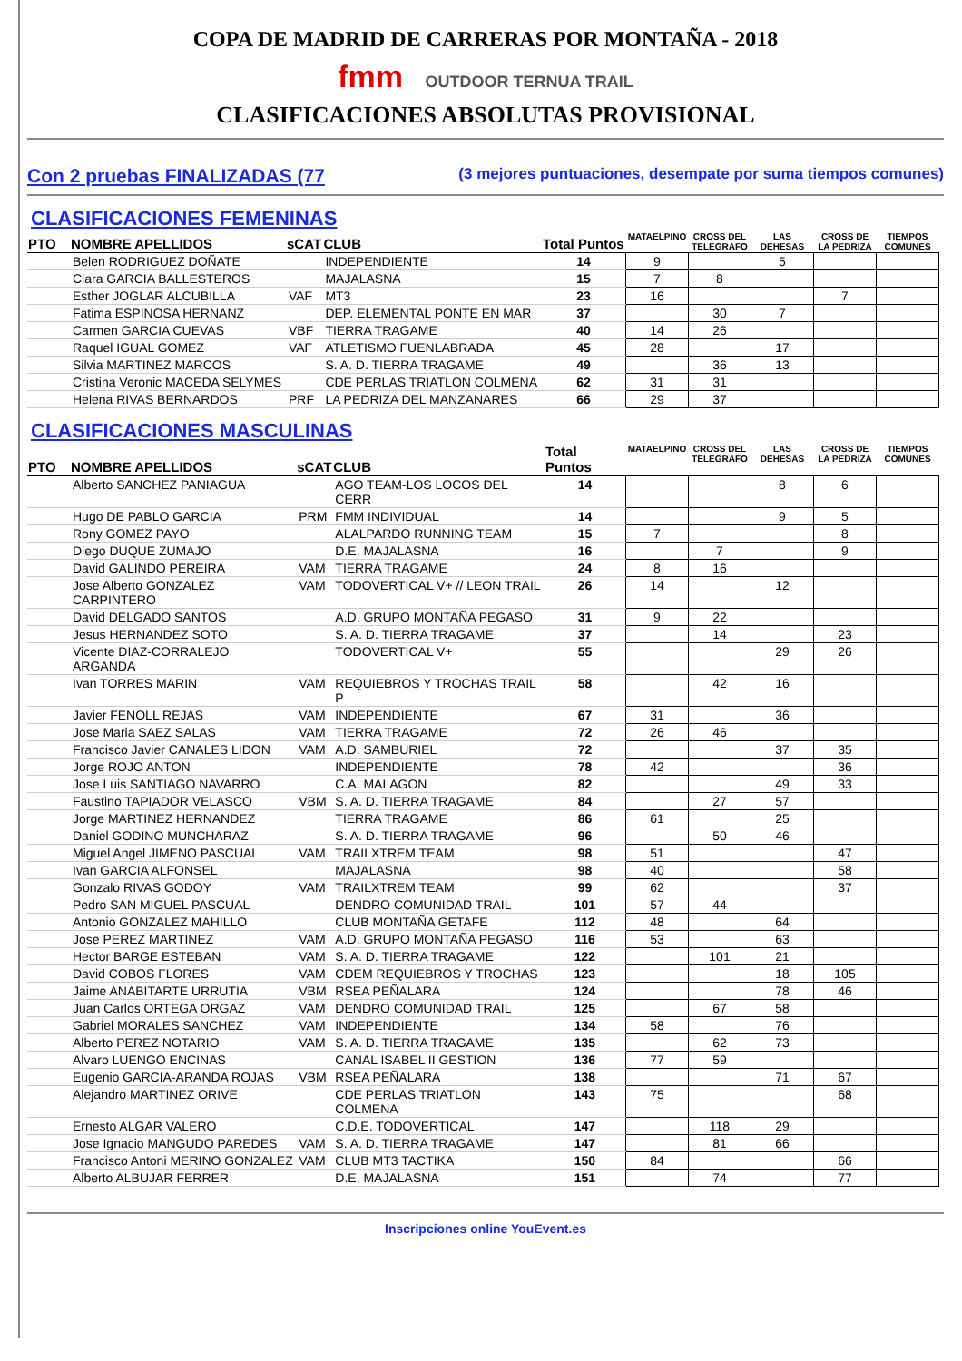COPA DE MADRID DE CARRERAS POR MONTAÑA - 2018
fmm OUTDOOR TERNUA TRAIL
CLASIFICACIONES ABSOLUTAS PROVISIONAL
Con 2 pruebas FINALIZADAS (77 (3 mejores puntuaciones, desempate por suma tiempos comunes)
CLASIFICACIONES FEMENINAS
| PTO | NOMBRE APELLIDOS | sCAT | CLUB | Total Puntos | MATAELPINO | CROSS DEL TELEGRAFO | LAS DEHESAS | CROSS DE LA PEDRIZA | TIEMPOS COMUNES |
| --- | --- | --- | --- | --- | --- | --- | --- | --- | --- |
| | Belen RODRIGUEZ DOÑATE | | INDEPENDIENTE | 14 | 9 | | 5 | | |
| | Clara GARCIA BALLESTEROS | | MAJALASNA | 15 | 7 | 8 | | | |
| | Esther JOGLAR ALCUBILLA | VAF | MT3 | 23 | 16 | | | 7 | |
| | Fatima ESPINOSA HERNANZ | | DEP. ELEMENTAL PONTE EN MAR | 37 | | 30 | 7 | | |
| | Carmen GARCIA CUEVAS | VBF | TIERRA TRAGAME | 40 | 14 | 26 | | | |
| | Raquel IGUAL GOMEZ | VAF | ATLETISMO FUENLABRADA | 45 | 28 | | 17 | | |
| | Silvia MARTINEZ MARCOS | | S. A. D. TIERRA TRAGAME | 49 | | 36 | 13 | | |
| | Cristina Veronic MACEDA SELYMES | | CDE PERLAS TRIATLON COLMENA | 62 | 31 | 31 | | | |
| | Helena RIVAS BERNARDOS | PRF | LA PEDRIZA DEL MANZANARES | 66 | 29 | 37 | | | |
CLASIFICACIONES MASCULINAS
| PTO | NOMBRE APELLIDOS | sCAT | CLUB | Total Puntos | MATAELPINO | CROSS DEL TELEGRAFO | LAS DEHESAS | CROSS DE LA PEDRIZA | TIEMPOS COMUNES |
| --- | --- | --- | --- | --- | --- | --- | --- | --- | --- |
| | Alberto SANCHEZ PANIAGUA | | AGO TEAM-LOS LOCOS DEL CERR | 14 | | | 8 | 6 | |
| | Hugo DE PABLO GARCIA | PRM | FMM INDIVIDUAL | 14 | | | 9 | 5 | |
| | Rony GOMEZ PAYO | | ALALPARDO RUNNING TEAM | 15 | 7 | | | 8 | |
| | Diego DUQUE ZUMAJO | | D.E. MAJALASNA | 16 | | 7 | | 9 | |
| | David GALINDO PEREIRA | VAM | TIERRA TRAGAME | 24 | 8 | 16 | | | |
| | Jose Alberto GONZALEZ CARPINTERO | VAM | TODOVERTICAL V+ // LEON TRAIL | 26 | 14 | | 12 | | |
| | David DELGADO SANTOS | | A.D. GRUPO MONTAÑA PEGASO | 31 | 9 | 22 | | | |
| | Jesus HERNANDEZ SOTO | | S. A. D. TIERRA TRAGAME | 37 | | 14 | | 23 | |
| | Vicente DIAZ-CORRALEJO ARGANDA | | TODOVERTICAL V+ | 55 | | | 29 | 26 | |
| | Ivan TORRES MARIN | VAM | REQUIEBROS Y TROCHAS TRAIL P | 58 | | 42 | 16 | | |
| | Javier FENOLL REJAS | VAM | INDEPENDIENTE | 67 | 31 | | 36 | | |
| | Jose Maria SAEZ SALAS | VAM | TIERRA TRAGAME | 72 | 26 | 46 | | | |
| | Francisco Javier CANALES LIDON | VAM | A.D. SAMBURIEL | 72 | | | 37 | 35 | |
| | Jorge ROJO ANTON | | INDEPENDIENTE | 78 | 42 | | | 36 | |
| | Jose Luis SANTIAGO NAVARRO | | C.A. MALAGON | 82 | | | 49 | 33 | |
| | Faustino TAPIADOR VELASCO | VBM | S. A. D. TIERRA TRAGAME | 84 | | 27 | 57 | | |
| | Jorge MARTINEZ HERNANDEZ | | TIERRA TRAGAME | 86 | 61 | | 25 | | |
| | Daniel GODINO MUNCHARAZ | | S. A. D. TIERRA TRAGAME | 96 | | 50 | 46 | | |
| | Miguel Angel JIMENO PASCUAL | VAM | TRAILXTREM TEAM | 98 | 51 | | | 47 | |
| | Ivan GARCIA ALFONSEL | | MAJALASNA | 98 | 40 | | | 58 | |
| | Gonzalo RIVAS GODOY | VAM | TRAILXTREM TEAM | 99 | 62 | | | 37 | |
| | Pedro SAN MIGUEL PASCUAL | | DENDRO COMUNIDAD TRAIL | 101 | 57 | 44 | | | |
| | Antonio GONZALEZ MAHILLO | | CLUB MONTAÑA GETAFE | 112 | 48 | | 64 | | |
| | Jose PEREZ MARTINEZ | VAM | A.D. GRUPO MONTAÑA PEGASO | 116 | 53 | | 63 | | |
| | Hector BARGE ESTEBAN | VAM | S. A. D. TIERRA TRAGAME | 122 | | 101 | 21 | | |
| | David COBOS FLORES | VAM | CDEM REQUIEBROS Y TROCHAS | 123 | | | 18 | 105 | |
| | Jaime ANABITARTE URRUTIA | VBM | RSEA PEÑALARA | 124 | | | 78 | 46 | |
| | Juan Carlos ORTEGA ORGAZ | VAM | DENDRO COMUNIDAD TRAIL | 125 | | 67 | 58 | | |
| | Gabriel MORALES SANCHEZ | VAM | INDEPENDIENTE | 134 | 58 | | 76 | | |
| | Alberto PEREZ NOTARIO | VAM | S. A. D. TIERRA TRAGAME | 135 | | 62 | 73 | | |
| | Alvaro LUENGO ENCINAS | | CANAL ISABEL II GESTION | 136 | 77 | 59 | | | |
| | Eugenio GARCIA-ARANDA ROJAS | VBM | RSEA PEÑALARA | 138 | | | 71 | 67 | |
| | Alejandro MARTINEZ ORIVE | | CDE PERLAS TRIATLON COLMENA | 143 | 75 | | | 68 | |
| | Ernesto ALGAR VALERO | | C.D.E. TODOVERTICAL | 147 | | 118 | 29 | | |
| | Jose Ignacio MANGUDO PAREDES | VAM | S. A. D. TIERRA TRAGAME | 147 | | 81 | 66 | | |
| | Francisco Antoni MERINO GONZALEZ | VAM | CLUB MT3 TACTIKA | 150 | 84 | | | 66 | |
| | Alberto ALBUJAR FERRER | | D.E. MAJALASNA | 151 | | 74 | | 77 | |
Inscripciones online YouEvent.es